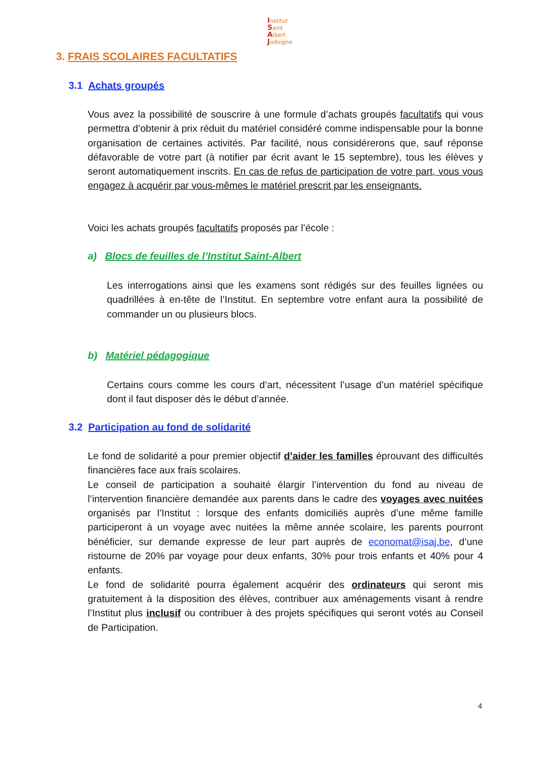Institut
Saint
Albert
Jodoigne
3. FRAIS SCOLAIRES FACULTATIFS
3.1 Achats groupés
Vous avez la possibilité de souscrire à une formule d’achats groupés facultatifs qui vous permettra d’obtenir à prix réduit du matériel considéré comme indispensable pour la bonne organisation de certaines activités. Par facilité, nous considérerons que, sauf réponse défavorable de votre part (à notifier par écrit avant le 15 septembre), tous les élèves y seront automatiquement inscrits. En cas de refus de participation de votre part, vous vous engagez à acquérir par vous-mêmes le matériel prescrit par les enseignants.
Voici les achats groupés facultatifs proposés par l’école :
a) Blocs de feuilles de l’Institut Saint-Albert
Les interrogations ainsi que les examens sont rédigés sur des feuilles lignées ou quadrillées à en-tête de l’Institut. En septembre votre enfant aura la possibilité de commander un ou plusieurs blocs.
b) Matériel pédagogique
Certains cours comme les cours d’art, nécessitent l’usage d’un matériel spécifique dont il faut disposer dès le début d’année.
3.2 Participation au fond de solidarité
Le fond de solidarité a pour premier objectif d’aider les familles éprouvant des difficultés financières face aux frais scolaires.
Le conseil de participation a souhaité élargir l’intervention du fond au niveau de l’intervention financière demandée aux parents dans le cadre des voyages avec nuitées organisés par l’Institut : lorsque des enfants domiciliés auprès d’une même famille participeront à un voyage avec nuitées la même année scolaire, les parents pourront bénéficier, sur demande expresse de leur part auprès de economat@isaj.be, d’une ristourne de 20% par voyage pour deux enfants, 30% pour trois enfants et 40% pour 4 enfants.
Le fond de solidarité pourra également acquérir des ordinateurs qui seront mis gratuitement à la disposition des élèves, contribuer aux aménagements visant à rendre l’Institut plus inclusif ou contribuer à des projets spécifiques qui seront votés au Conseil de Participation.
4